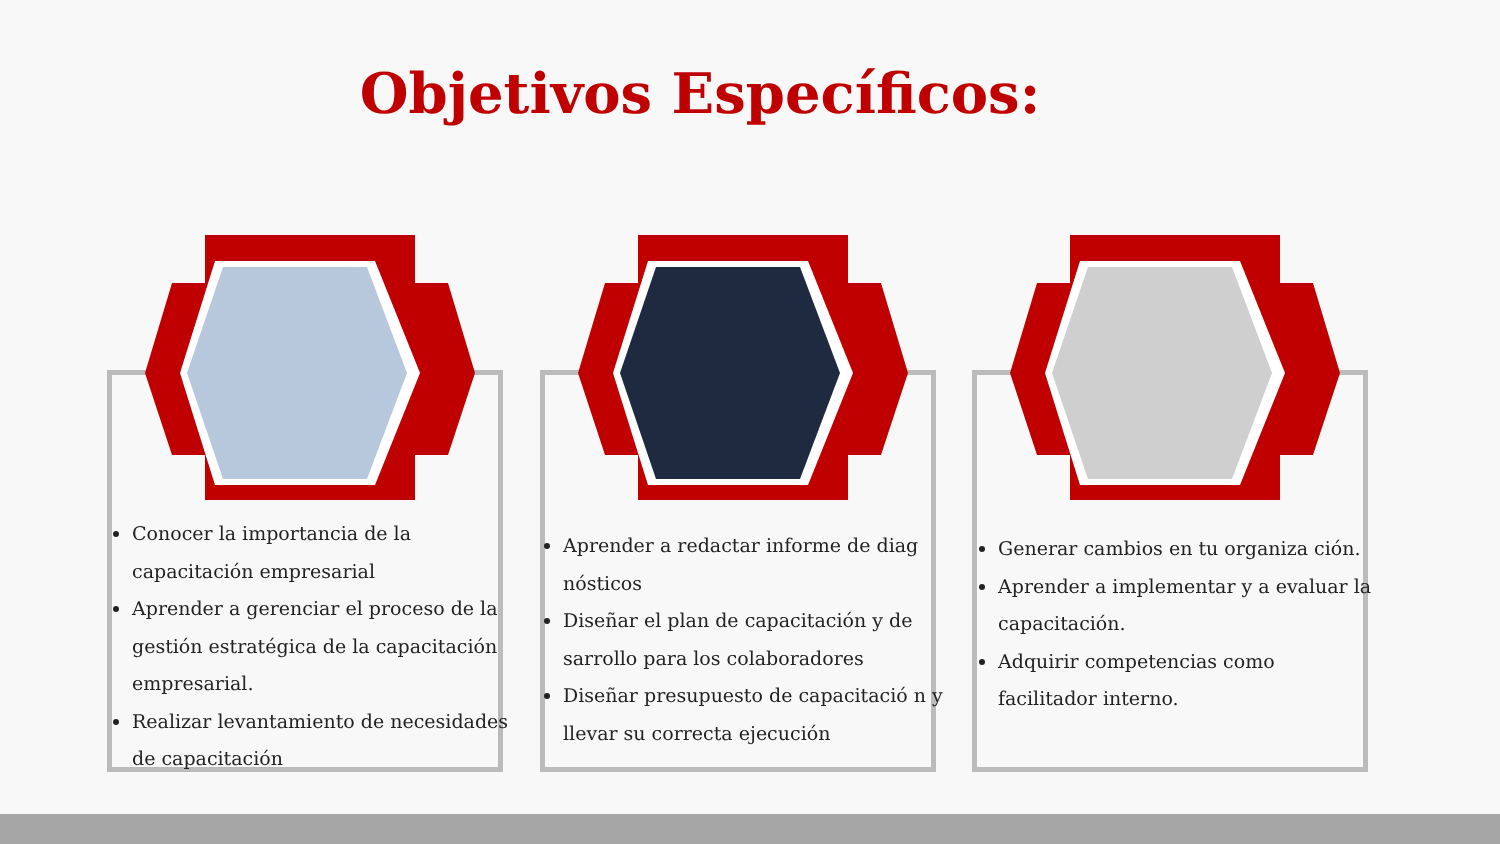Objetivos Específicos:
Conocer la importancia de la capacitación empresarial
Aprender a gerenciar el proceso de la gestión estratégica de la capacitación empresarial.
Realizar levantamiento de necesidades de capacitación
Aprender a redactar informe de diag nósticos
Diseñar el plan de capacitación y de sarrollo para los colaboradores
Diseñar presupuesto de capacitació n y llevar su correcta ejecución
Generar cambios en tu organiza ción.
Aprender a implementar y a evaluar la capacitación.
Adquirir competencias como facilitador interno.